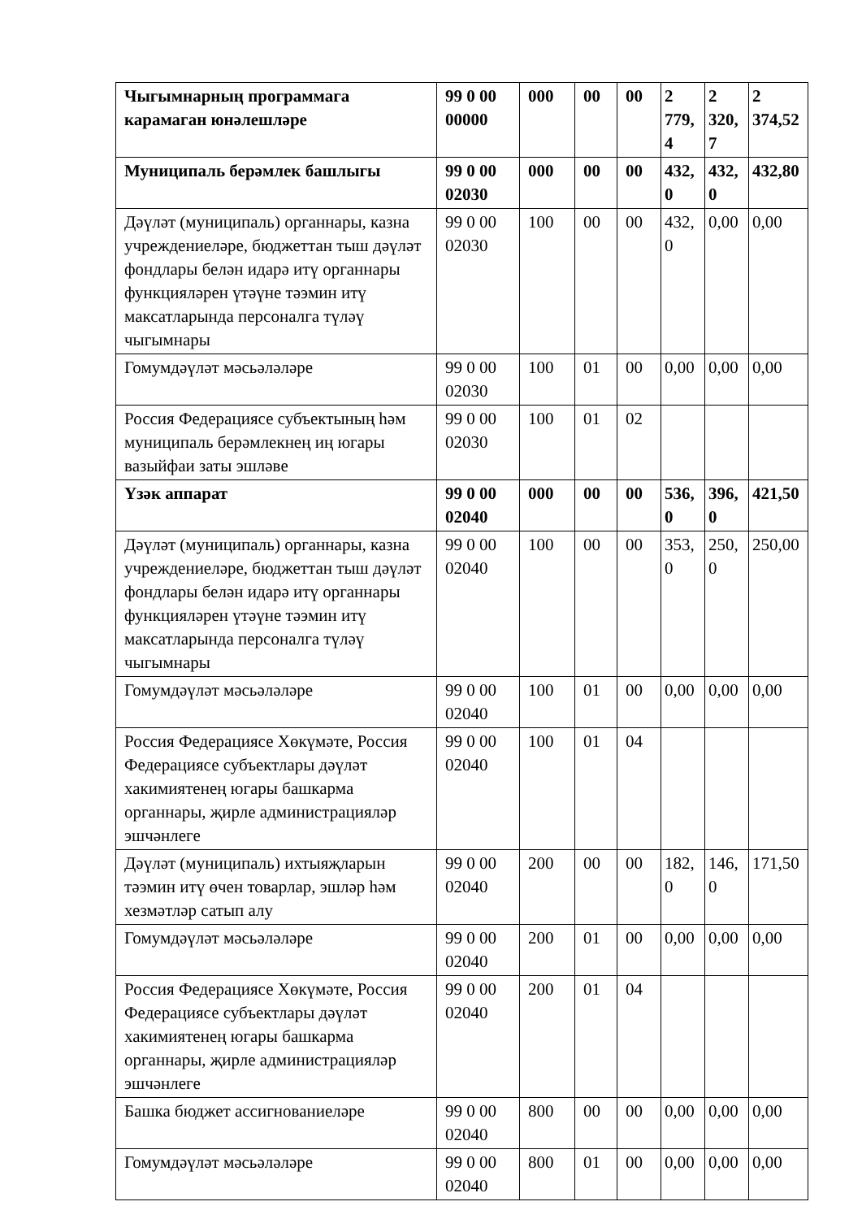| Чыгымнарның программага карамаган юнәлешләре | 99 0 00 00000 | 000 | 00 | 00 | 2 779,4 | 2 320,7 | 2 374,52 |
| Муниципаль берәмлек башлыгы | 99 0 00 02030 | 000 | 00 | 00 | 432,0 | 432,0 | 432,80 |
| Дәүләт (муниципаль) органнары, казна учреждениеләре, бюджеттан тыш дәүләт фондлары белән идарә итү органнары функцияләрен үтәүне тәэмин итү максатларында персоналга түләү чыгымнары | 99 0 00 02030 | 100 | 00 | 00 | 432,0 | 0,00 | 0,00 |
| Гомумдәүләт мәсьәләләре | 99 0 00 02030 | 100 | 01 | 00 | 0,00 | 0,00 | 0,00 |
| Россия Федерациясе субъектының һәм муниципаль берәмлекнең иң югары вазыйфаи заты эшләве | 99 0 00 02030 | 100 | 01 | 02 | | | |
| Үзәк аппарат | 99 0 00 02040 | 000 | 00 | 00 | 536,0 | 396,0 | 421,50 |
| Дәүләт (муниципаль) органнары, казна учреждениеләре, бюджеттан тыш дәүләт фондлары белән идарә итү органнары функцияләрен үтәүне тәэмин итү максатларында персоналга түләү чыгымнары | 99 0 00 02040 | 100 | 00 | 00 | 353,0 | 250,0 | 250,00 |
| Гомумдәүләт мәсьәләләре | 99 0 00 02040 | 100 | 01 | 00 | 0,00 | 0,00 | 0,00 |
| Россия Федерациясе Хөкүмәте, Россия Федерациясе субъектлары дәүләт хакимиятенең югары башкарма органнары, җирле администрацияләр эшчәнлеге | 99 0 00 02040 | 100 | 01 | 04 | | | |
| Дәүләт (муниципаль) ихтыяҗларын тәэмин итү өчен товарлар, эшләр һәм хезмәтләр сатып алу | 99 0 00 02040 | 200 | 00 | 00 | 182,0 | 146,0 | 171,50 |
| Гомумдәүләт мәсьәләләре | 99 0 00 02040 | 200 | 01 | 00 | 0,00 | 0,00 | 0,00 |
| Россия Федерациясе Хөкүмәте, Россия Федерациясе субъектлары дәүләт хакимиятенең югары башкарма органнары, җирле администрацияләр эшчәнлеге | 99 0 00 02040 | 200 | 01 | 04 | | | |
| Башка бюджет ассигнованиеләре | 99 0 00 02040 | 800 | 00 | 00 | 0,00 | 0,00 | 0,00 |
| Гомумдәүләт мәсьәләләре | 99 0 00 02040 | 800 | 01 | 00 | 0,00 | 0,00 | 0,00 |